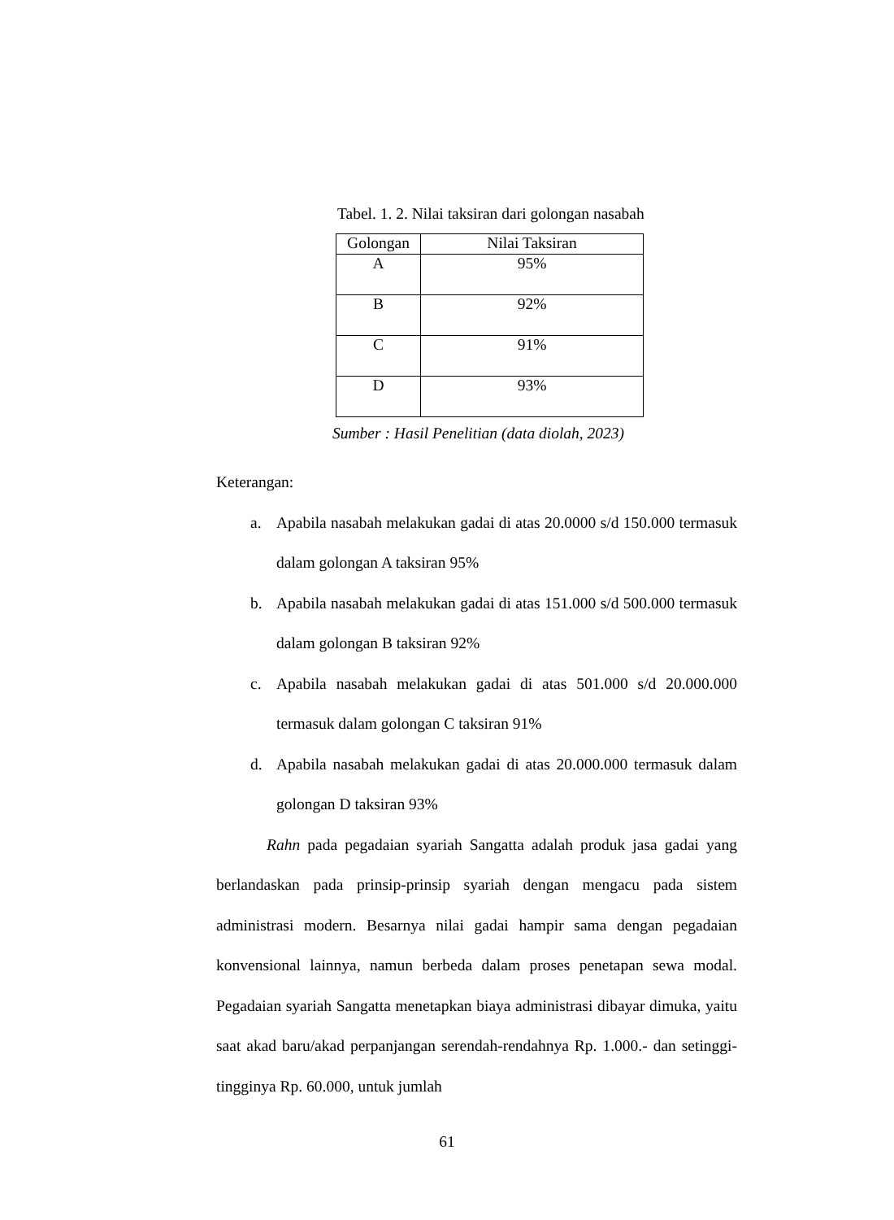Tabel. 1. 2. Nilai taksiran dari golongan nasabah
| Golongan | Nilai Taksiran |
| --- | --- |
| A | 95% |
| B | 92% |
| C | 91% |
| D | 93% |
Sumber : Hasil Penelitian (data diolah, 2023)
Keterangan:
a. Apabila nasabah melakukan gadai di atas 20.0000 s/d 150.000 termasuk dalam golongan A taksiran 95%
b. Apabila nasabah melakukan gadai di atas 151.000 s/d 500.000 termasuk dalam golongan B taksiran 92%
c. Apabila nasabah melakukan gadai di atas 501.000 s/d 20.000.000 termasuk dalam golongan C taksiran 91%
d. Apabila nasabah melakukan gadai di atas 20.000.000 termasuk dalam golongan D taksiran 93%
Rahn pada pegadaian syariah Sangatta adalah produk jasa gadai yang berlandaskan pada prinsip-prinsip syariah dengan mengacu pada sistem administrasi modern. Besarnya nilai gadai hampir sama dengan pegadaian konvensional lainnya, namun berbeda dalam proses penetapan sewa modal. Pegadaian syariah Sangatta menetapkan biaya administrasi dibayar dimuka, yaitu saat akad baru/akad perpanjangan serendah-rendahnya Rp. 1.000.- dan setinggi-tingginya Rp. 60.000, untuk jumlah
61